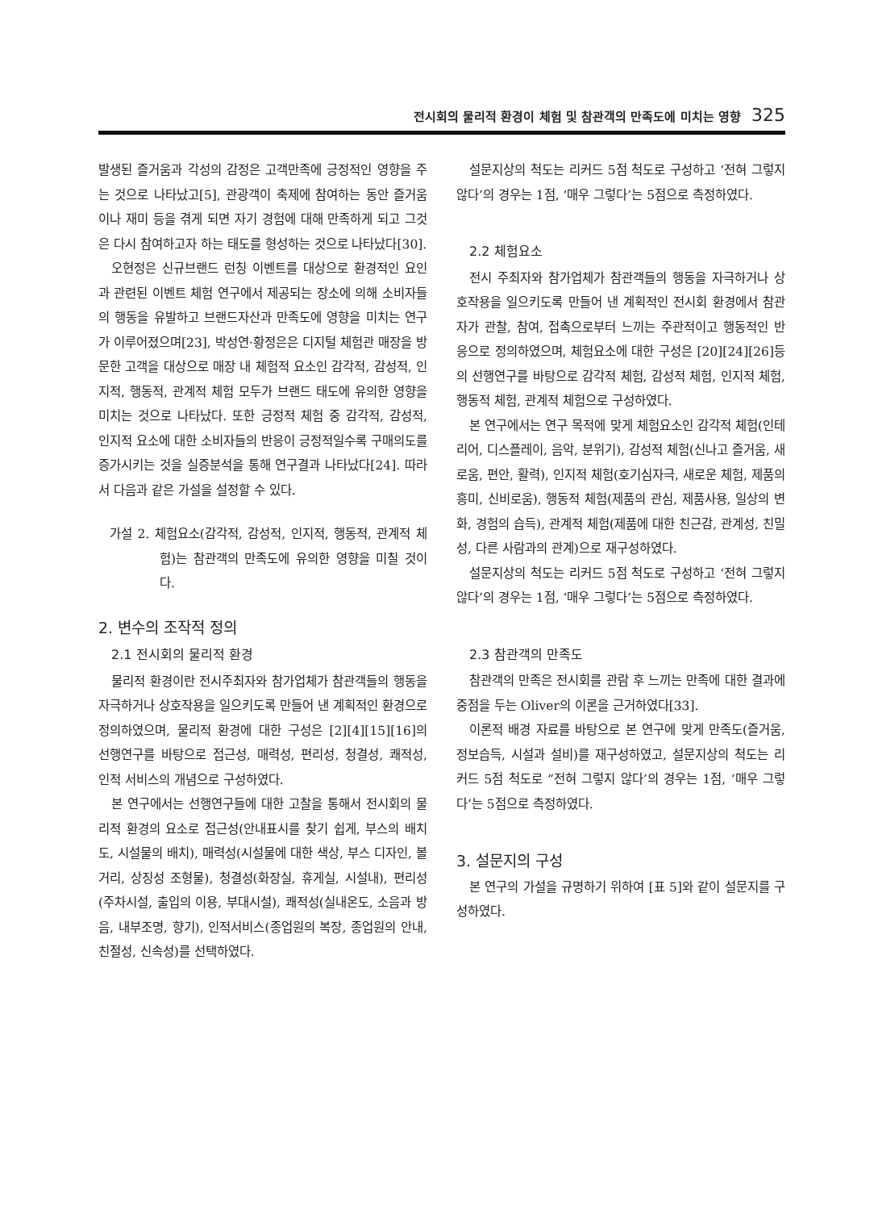전시회의 물리적 환경이 체험 및 참관객의 만족도에 미치는 영향 325
발생된 즐거움과 각성의 감정은 고객만족에 긍정적인 영향을 주는 것으로 나타났고[5], 관광객이 축제에 참여하는 동안 즐거움이나 재미 등을 겪게 되면 자기 경험에 대해 만족하게 되고 그것은 다시 참여하고자 하는 태도를 형성하는 것으로 나타났다[30].
오현정은 신규브랜드 런칭 이벤트를 대상으로 환경적인 요인과 관련된 이벤트 체험 연구에서 제공되는 장소에 의해 소비자들의 행동을 유발하고 브랜드자산과 만족도에 영향을 미치는 연구가 이루어졌으며[23], 박성연·황정은은 디지털 체험관 매장을 방문한 고객을 대상으로 매장 내 체험적 요소인 감각적, 감성적, 인지적, 행동적, 관계적 체험 모두가 브랜드 태도에 유의한 영향을 미치는 것으로 나타났다. 또한 긍정적 체험 중 감각적, 감성적, 인지적 요소에 대한 소비자들의 반응이 긍정적일수록 구매의도를 증가시키는 것을 실증분석을 통해 연구결과 나타났다[24]. 따라서 다음과 같은 가설을 설정할 수 있다.
가설 2. 체험요소(감각적, 감성적, 인지적, 행동적, 관계적 체험)는 참관객의 만족도에 유의한 영향을 미칠 것이다.
2. 변수의 조작적 정의
2.1 전시회의 물리적 환경
물리적 환경이란 전시주최자와 참가업체가 참관객들의 행동을 자극하거나 상호작용을 일으키도록 만들어 낸 계획적인 환경으로 정의하였으며, 물리적 환경에 대한 구성은 [2][4][15][16]의 선행연구를 바탕으로 접근성, 매력성, 편리성, 청결성, 쾌적성, 인적 서비스의 개념으로 구성하였다.
본 연구에서는 선행연구들에 대한 고찰을 통해서 전시회의 물리적 환경의 요소로 접근성(안내표시를 찾기 쉽게, 부스의 배치도, 시설물의 배치), 매력성(시설물에 대한 색상, 부스 디자인, 볼거리, 상징성 조형물), 청결성(화장실, 휴게실, 시설내), 편리성(주차시설, 출입의 이용, 부대시설), 쾌적성(실내온도, 소음과 방음, 내부조명, 향기), 인적서비스(종업원의 복장, 종업원의 안내, 친절성, 신속성)를 선택하였다.
설문지상의 척도는 리커드 5점 척도로 구성하고 ‘전혀 그렇지 않다’의 경우는 1점, ‘매우 그렇다’는 5점으로 측정하였다.
2.2 체험요소
전시 주최자와 참가업체가 참관객들의 행동을 자극하거나 상호작용을 일으키도록 만들어 낸 계획적인 전시회 환경에서 참관자가 관찰, 참여, 접촉으로부터 느끼는 주관적이고 행동적인 반응으로 정의하였으며, 체험요소에 대한 구성은 [20][24][26]등의 선행연구를 바탕으로 감각적 체험, 감성적 체험, 인지적 체험, 행동적 체험, 관계적 체험으로 구성하였다.
본 연구에서는 연구 목적에 맞게 체험요소인 감각적 체험(인테리어, 디스플레이, 음악, 분위기), 감성적 체험(신나고 즐거움, 새로움, 편안, 활력), 인지적 체험(호기심자극, 새로운 체험, 제품의 흥미, 신비로움), 행동적 체험(제품의 관심, 제품사용, 일상의 변화, 경험의 습득), 관계적 체험(제품에 대한 친근감, 관계성, 친밀성, 다른 사람과의 관계)으로 재구성하였다.
설문지상의 척도는 리커드 5점 척도로 구성하고 ‘전혀 그렇지 않다’의 경우는 1점, ‘매우 그렇다’는 5점으로 측정하였다.
2.3 참관객의 만족도
참관객의 만족은 전시회를 관람 후 느끼는 만족에 대한 결과에 중점을 두는 Oliver의 이론을 근거하였다[33].
이론적 배경 자료를 바탕으로 본 연구에 맞게 만족도(즐거움, 정보습득, 시설과 설비)를 재구성하였고, 설문지상의 척도는 리커드 5점 척도로 “전혀 그렇지 않다’의 경우는 1점, ‘매우 그렇다’는 5점으로 측정하였다.
3. 설문지의 구성
본 연구의 가설을 규명하기 위하여 [표 5]와 같이 설문지를 구성하였다.